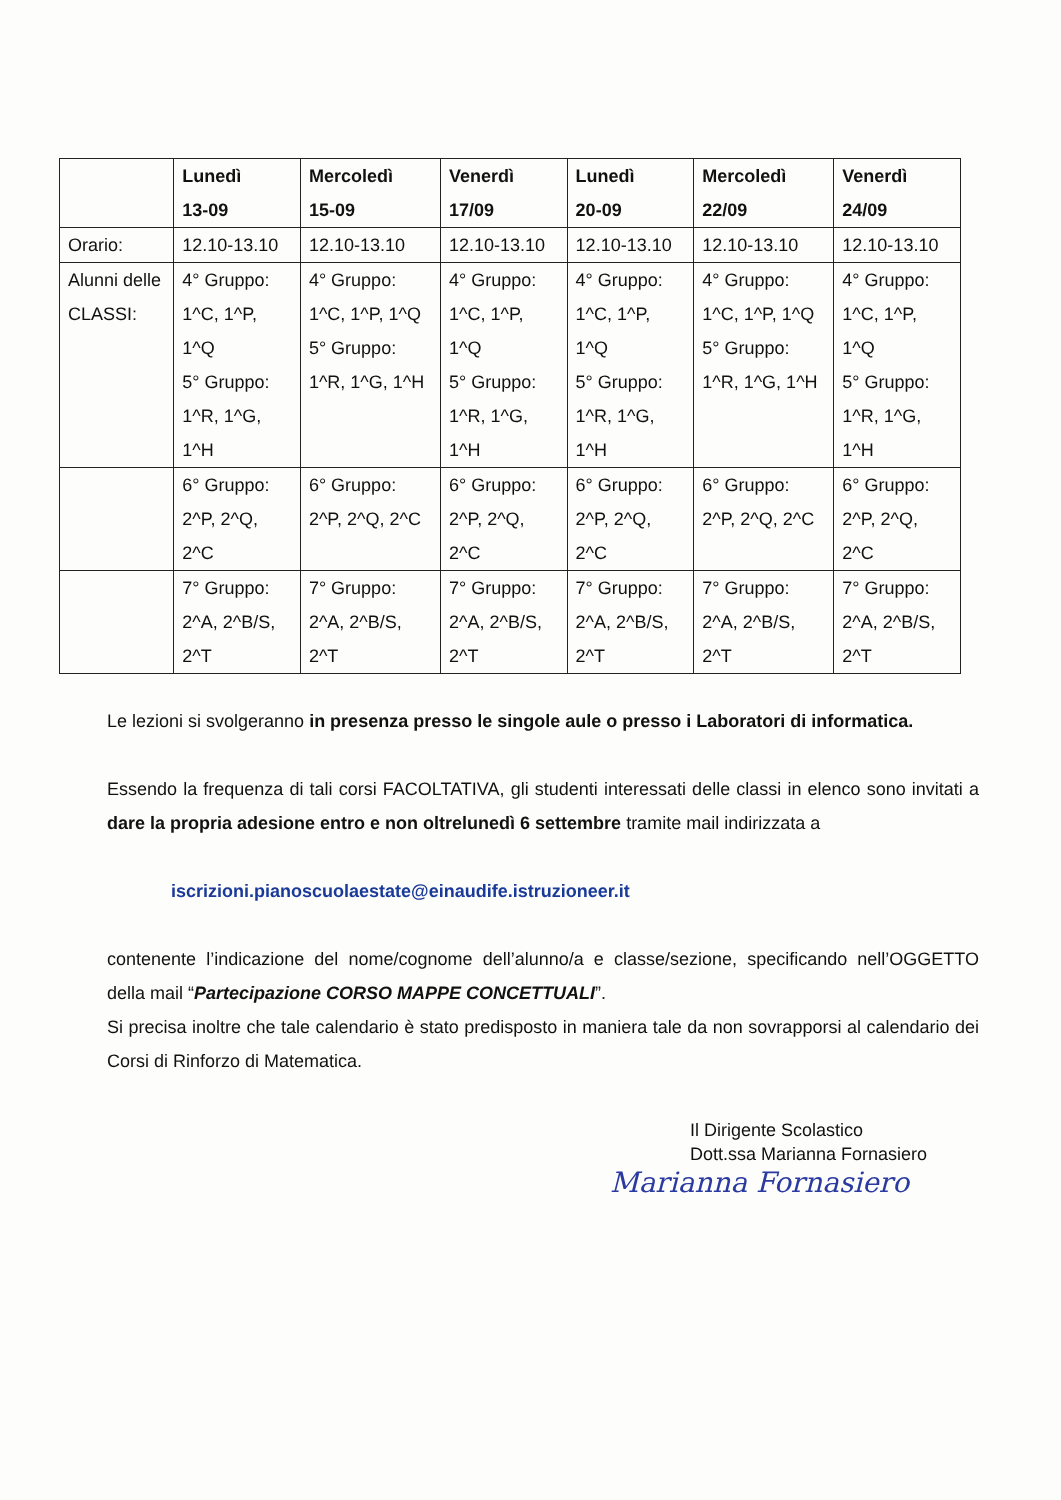| | Lunedì 13-09 | Mercoledì 15-09 | Venerdì 17/09 | Lunedì 20-09 | Mercoledì 22/09 | Venerdì 24/09 |
| --- | --- | --- | --- | --- | --- | --- |
| Orario: | 12.10-13.10 | 12.10-13.10 | 12.10-13.10 | 12.10-13.10 | 12.10-13.10 | 12.10-13.10 |
| Alunni delle CLASSI: | 4° Gruppo: 1^C, 1^P, 1^Q 5° Gruppo: 1^R, 1^G, 1^H | 4° Gruppo: 1^C, 1^P, 1^Q 5° Gruppo: 1^R, 1^G, 1^H | 4° Gruppo: 1^C, 1^P, 1^Q 5° Gruppo: 1^R, 1^G, 1^H | 4° Gruppo: 1^C, 1^P, 1^Q 5° Gruppo: 1^R, 1^G, 1^H | 4° Gruppo: 1^C, 1^P, 1^Q 5° Gruppo: 1^R, 1^G, 1^H | 4° Gruppo: 1^C, 1^P, 1^Q 5° Gruppo: 1^R, 1^G, 1^H |
| | 6° Gruppo: 2^P, 2^Q, 2^C | 6° Gruppo: 2^P, 2^Q, 2^C | 6° Gruppo: 2^P, 2^Q, 2^C | 6° Gruppo: 2^P, 2^Q, 2^C | 6° Gruppo: 2^P, 2^Q, 2^C | 6° Gruppo: 2^P, 2^Q, 2^C |
| | 7° Gruppo: 2^A, 2^B/S, 2^T | 7° Gruppo: 2^A, 2^B/S, 2^T | 7° Gruppo: 2^A, 2^B/S, 2^T | 7° Gruppo: 2^A, 2^B/S, 2^T | 7° Gruppo: 2^A, 2^B/S, 2^T | 7° Gruppo: 2^A, 2^B/S, 2^T |
Le lezioni si svolgeranno in presenza presso le singole aule o presso i Laboratori di informatica.
Essendo la frequenza di tali corsi FACOLTATIVA, gli studenti interessati delle classi in elenco sono invitati a dare la propria adesione entro e non oltrelunedì 6 settembre tramite mail indirizzata a
iscrizioni.pianoscuolaestate@einaudife.istruzioneer.it
contenente l’indicazione del nome/cognome dell’alunno/a e classe/sezione, specificando nell’OGGETTO della mail “Partecipazione CORSO MAPPE CONCETTUALI”.
Si precisa inoltre che tale calendario è stato predisposto in maniera tale da non sovrapporsi al calendario dei Corsi di Rinforzo di Matematica.
Il Dirigente Scolastico
Dott.ssa Marianna Fornasiero
Marianna Fornasiero